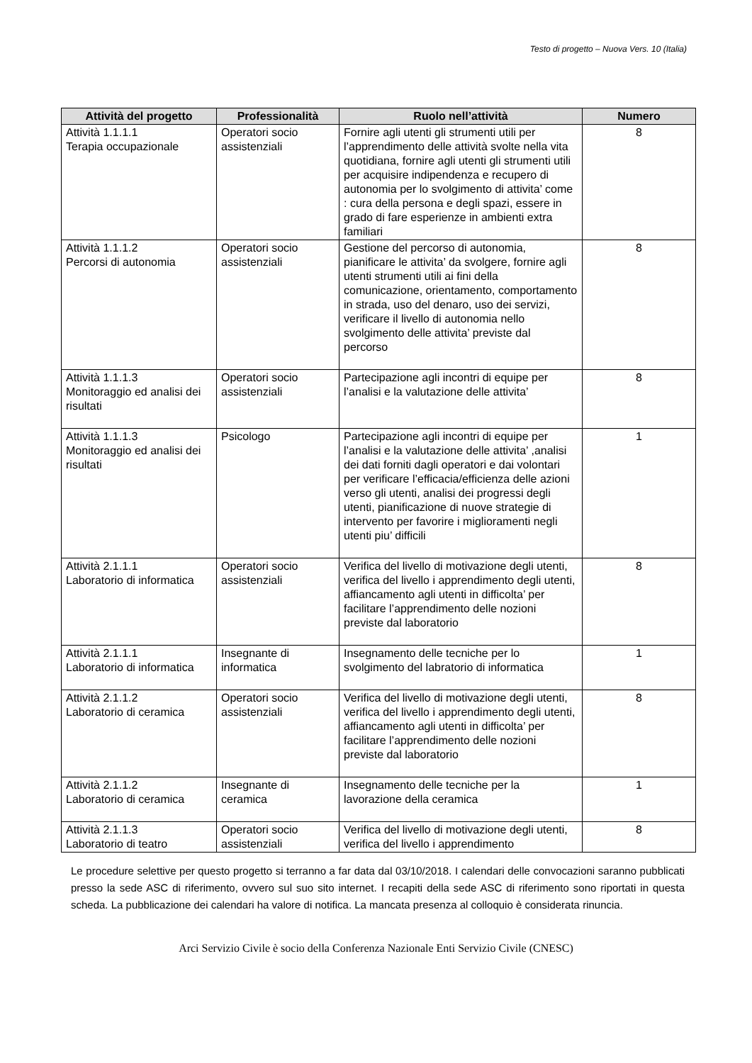Testo di progetto – Nuova Vers. 10 (Italia)
| Attività del progetto | Professionalità | Ruolo nell’attività | Numero |
| --- | --- | --- | --- |
| Attività 1.1.1.1 Terapia occupazionale | Operatori socio assistenziali | Fornire agli utenti gli strumenti utili per l’apprendimento delle attività svolte nella vita quotidiana, fornire agli utenti gli strumenti utili per acquisire indipendenza e recupero di autonomia per lo svolgimento di attivita’ come : cura della persona e degli spazi, essere in grado di fare esperienze in ambienti extra familiari | 8 |
| Attività 1.1.1.2 Percorsi di autonomia | Operatori socio assistenziali | Gestione del percorso di autonomia, pianificare le attivita’ da svolgere, fornire agli utenti strumenti utili ai fini della comunicazione, orientamento, comportamento in strada, uso del denaro, uso dei servizi, verificare il livello di autonomia nello svolgimento delle attivita’ previste dal percorso | 8 |
| Attività 1.1.1.3 Monitoraggio ed analisi dei risultati | Operatori socio assistenziali | Partecipazione agli incontri di equipe per l’analisi e la valutazione delle attivita’ | 8 |
| Attività 1.1.1.3 Monitoraggio ed analisi dei risultati | Psicologo | Partecipazione agli incontri di equipe per l’analisi e la valutazione delle attivita’ ,analisi dei dati forniti dagli operatori e dai volontari per verificare l’efficacia/efficienza delle azioni verso gli utenti, analisi dei progressi degli utenti, pianificazione di nuove strategie di intervento per favorire i miglioramenti negli utenti piu’ difficili | 1 |
| Attività 2.1.1.1 Laboratorio di informatica | Operatori socio assistenziali | Verifica del livello di motivazione degli utenti, verifica del livello i apprendimento degli utenti, affiancamento agli utenti in difficolta’ per facilitare l’apprendimento delle nozioni previste dal laboratorio | 8 |
| Attività 2.1.1.1 Laboratorio di informatica | Insegnante di informatica | Insegnamento delle tecniche per lo svolgimento del labratorio di informatica | 1 |
| Attività 2.1.1.2 Laboratorio di ceramica | Operatori socio assistenziali | Verifica del livello di motivazione degli utenti, verifica del livello i apprendimento degli utenti, affiancamento agli utenti in difficolta’ per facilitare l’apprendimento delle nozioni previste dal laboratorio | 8 |
| Attività 2.1.1.2 Laboratorio di ceramica | Insegnante di ceramica | Insegnamento delle tecniche per la lavorazione della ceramica | 1 |
| Attività 2.1.1.3 Laboratorio di teatro | Operatori socio assistenziali | Verifica del livello di motivazione degli utenti, verifica del livello i apprendimento | 8 |
Le procedure selettive per questo progetto si terranno a far data dal 03/10/2018. I calendari delle convocazioni saranno pubblicati presso la sede ASC di riferimento, ovvero sul suo sito internet. I recapiti della sede ASC di riferimento sono riportati in questa scheda. La pubblicazione dei calendari ha valore di notifica. La mancata presenza al colloquio è considerata rinuncia.
Arci Servizio Civile è socio della Conferenza Nazionale Enti Servizio Civile (CNESC)